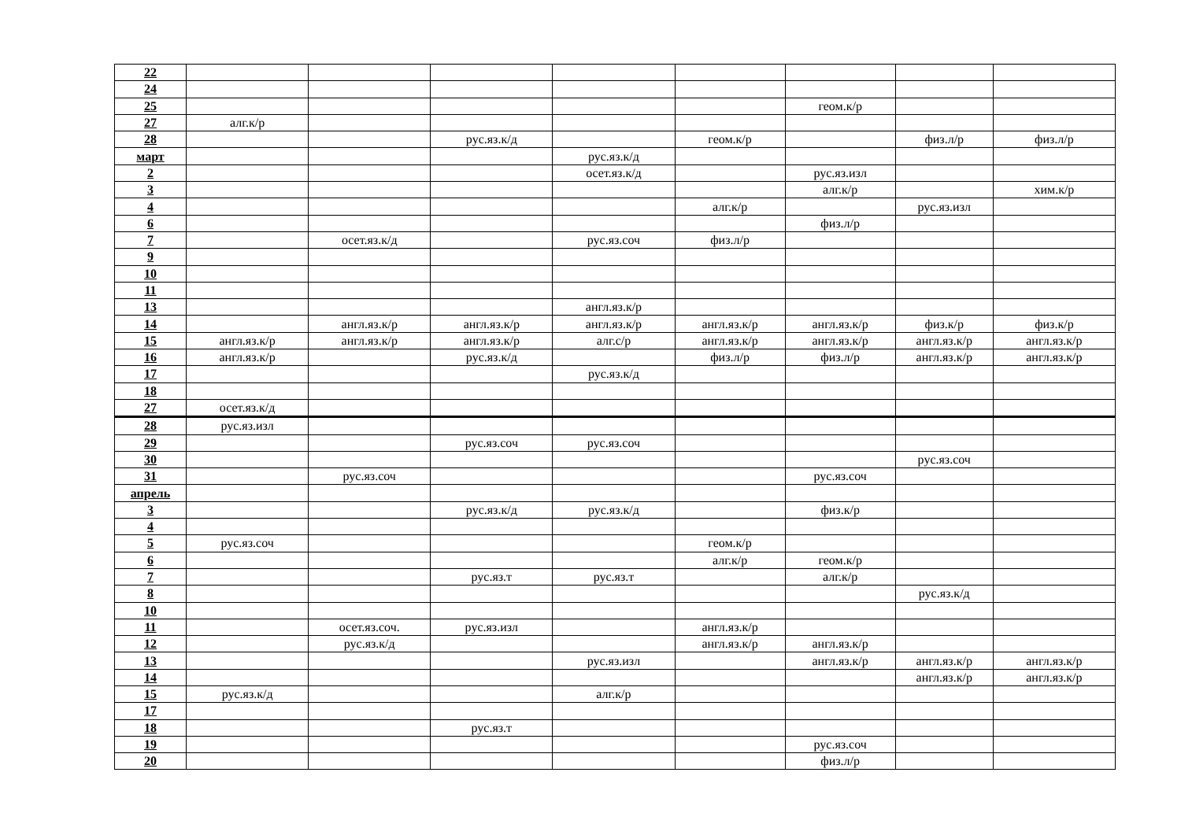| 22 | | | | | | | | |
| 24 | | | | | | | | |
| 25 | | | | | | геом.к/р | | |
| 27 | алг.к/р | | | | | | | |
| 28 | | | рус.яз.к/д | | геом.к/р | | физ.л/р | физ.л/р |
| март | | | | рус.яз.к/д | | | | |
| 2 | | | | осет.яз.к/д | | рус.яз.изл | | |
| 3 | | | | | | алг.к/р | | хим.к/р |
| 4 | | | | | алг.к/р | | рус.яз.изл | |
| 6 | | | | | | физ.л/р | | |
| 7 | | осет.яз.к/д | | рус.яз.соч | физ.л/р | | | |
| 9 | | | | | | | | |
| 10 | | | | | | | | |
| 11 | | | | | | | | |
| 13 | | | | англ.яз.к/р | | | | |
| 14 | | англ.яз.к/р | англ.яз.к/р | англ.яз.к/р | англ.яз.к/р | англ.яз.к/р | физ.к/р | физ.к/р |
| 15 | англ.яз.к/р | англ.яз.к/р | англ.яз.к/р | алг.с/р | англ.яз.к/р | англ.яз.к/р | англ.яз.к/р | англ.яз.к/р |
| 16 | англ.яз.к/р | | рус.яз.к/д | | физ.л/р | физ.л/р | англ.яз.к/р | англ.яз.к/р |
| 17 | | | | рус.яз.к/д | | | | |
| 18 | | | | | | | | |
| 27 | осет.яз.к/д | | | | | | | |
| 28 | рус.яз.изл | | | | | | | |
| 29 | | | рус.яз.соч | рус.яз.соч | | | | |
| 30 | | | | | | | рус.яз.соч | |
| 31 | | рус.яз.соч | | | | рус.яз.соч | | |
| апрель | | | | | | | | |
| 3 | | | рус.яз.к/д | рус.яз.к/д | | физ.к/р | | |
| 4 | | | | | | | | |
| 5 | рус.яз.соч | | | | геом.к/р | | | |
| 6 | | | | | алг.к/р | геом.к/р | | |
| 7 | | | рус.яз.т | рус.яз.т | | алг.к/р | | |
| 8 | | | | | | | рус.яз.к/д | |
| 10 | | | | | | | | |
| 11 | | осет.яз.соч. | рус.яз.изл | | англ.яз.к/р | | | |
| 12 | | рус.яз.к/д | | | англ.яз.к/р | англ.яз.к/р | | |
| 13 | | | | рус.яз.изл | | англ.яз.к/р | англ.яз.к/р | англ.яз.к/р |
| 14 | | | | | | | англ.яз.к/р | англ.яз.к/р |
| 15 | рус.яз.к/д | | | алг.к/р | | | | |
| 17 | | | | | | | | |
| 18 | | | рус.яз.т | | | | | |
| 19 | | | | | | рус.яз.соч | | |
| 20 | | | | | | физ.л/р | | |